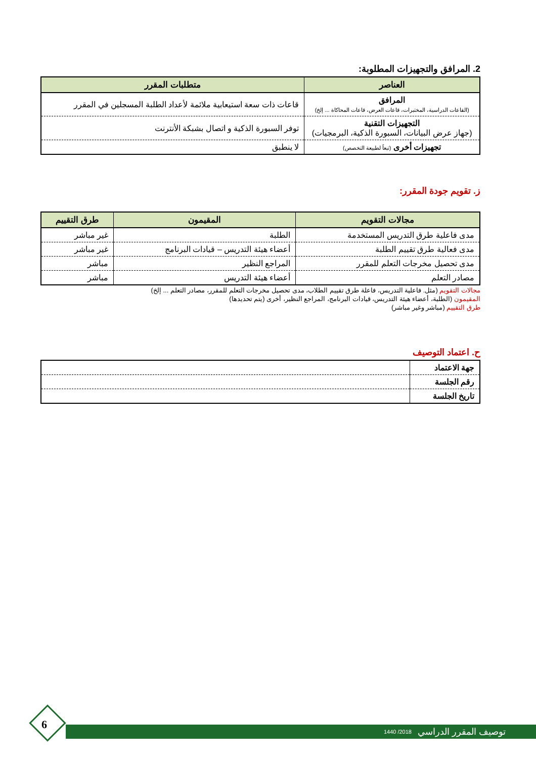2. المرافق والتجهيزات المطلوبة:
| العناصر | متطلبات المقرر |
| --- | --- |
| المرافق (القاعات الدراسية، المختبرات، قاعات العرض، قاعات المحاكاة ... إلخ) | قاعات ذات سعة استيعابية ملائمة لأعداد الطلبة المسجلين في المقرر |
| التجهيزات التقنية (جهاز عرض البيانات، السبورة الذكية، البرمجيات) | توفر السبورة الذكية و اتصال بشبكة الأنترنت |
| تجهيزات أخرى (تبعاً لطبيعة التخصص) | لا ينطبق |
ز. تقويم جودة المقرر:
| مجالات التقويم | المقيمون | طرق التقييم |
| --- | --- | --- |
| مدى فاعلية طرق التدريس المستخدمة | الطلبة | غير مباشر |
| مدى فعالية طرق تقييم الطلبة | أعضاء هيئة التدريس – قيادات البرنامج | غير مباشر |
| مدى تحصيل مخرجات التعلم للمقرر | المراجع النظير | مباشر |
| مصادر التعلم | أعضاء هيئة التدريس | مباشر |
مجالات التقويم (مثل. فاعلية التدريس، فاعلة طرق تقييم الطلاب، مدى تحصيل مخرجات التعلم للمقرر، مصادر التعلم ... إلخ)
المقيمون (الطلبة، أعضاء هيئة التدريس، قيادات البرنامج، المراجع النظير، أخرى (يتم تحديدها)
طرق التقييم (مباشر وغير مباشر)
ح. اعتماد التوصيف
| جهة الاعتماد | |
| رقم الجلسة | |
| تاريخ الجلسة | |
توصيف المقرر الدراسي 2018/ 1440
6